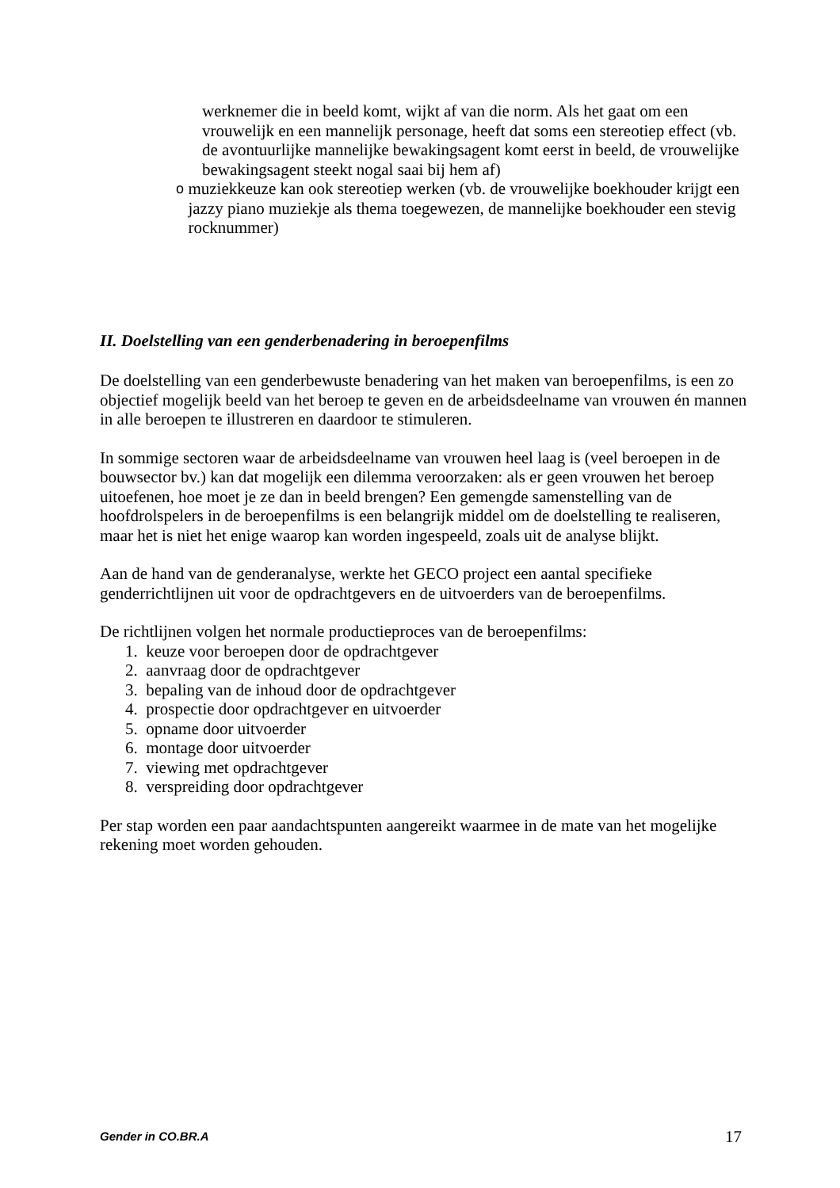werknemer die in beeld komt, wijkt af van die norm. Als het gaat om een vrouwelijk en een mannelijk personage, heeft dat soms een stereotiep effect (vb. de avontuurlijke mannelijke bewakingsagent komt eerst in beeld, de vrouwelijke bewakingsagent steekt nogal saai bij hem af)
omuziekkeuze kan ook stereotiep werken (vb. de vrouwelijke boekhouder krijgt een jazzy piano muziekje als thema toegewezen, de mannelijke boekhouder een stevig rocknummer)
II. Doelstelling van een genderbenadering in beroepenfilms
De doelstelling van een genderbewuste benadering van het maken van beroepenfilms, is een zo objectief mogelijk beeld van het beroep te geven en de arbeidsdeelname van vrouwen én mannen in alle beroepen te illustreren en daardoor te stimuleren.
In sommige sectoren waar de arbeidsdeelname van vrouwen heel laag is (veel beroepen in de bouwsector bv.) kan dat mogelijk een dilemma veroorzaken: als er geen vrouwen het beroep uitoefenen, hoe moet je ze dan in beeld brengen? Een gemengde samenstelling van de hoofdrolspelers in de beroepenfilms is een belangrijk middel om de doelstelling te realiseren, maar het is niet het enige waarop kan worden ingespeeld, zoals uit de analyse blijkt.
Aan de hand van de genderanalyse, werkte het GECO project een aantal specifieke genderrichtlijnen uit voor de opdrachtgevers en de uitvoerders van de beroepenfilms.
De richtlijnen volgen het normale productieproces van de beroepenfilms:
1. keuze voor beroepen door de opdrachtgever
2. aanvraag door de opdrachtgever
3. bepaling van de inhoud door de opdrachtgever
4. prospectie door opdrachtgever en uitvoerder
5. opname door uitvoerder
6. montage door uitvoerder
7. viewing met opdrachtgever
8. verspreiding door opdrachtgever
Per stap worden een paar aandachtspunten aangereikt waarmee in de mate van het mogelijke rekening moet worden gehouden.
Gender in CO.BR.A 17